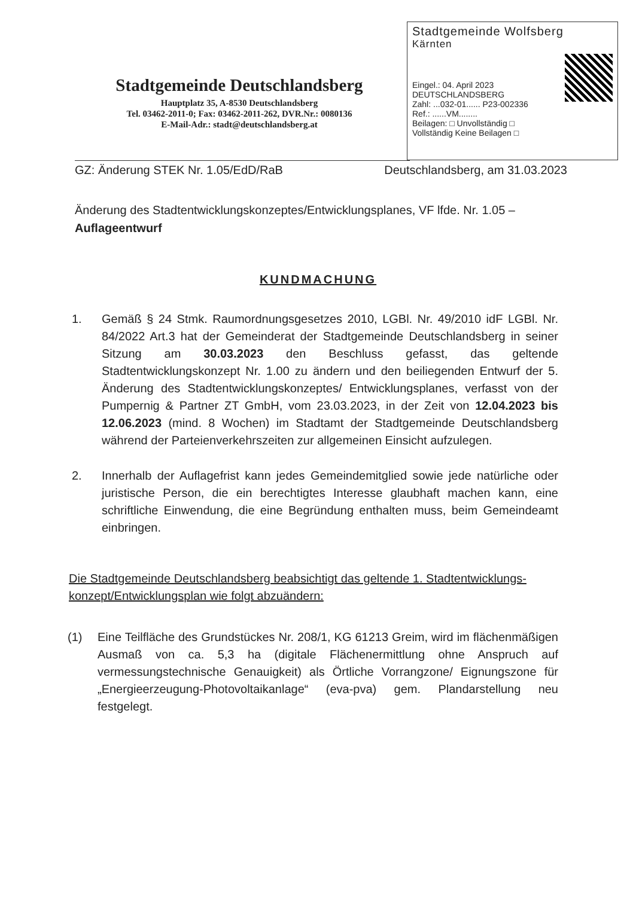Stadtgemeinde Deutschlandsberg
Hauptplatz 35, A-8530 Deutschlandsberg
Tel. 03462-2011-0; Fax: 03462-2011-262, DVR.Nr.: 0080136
E-Mail-Adr.: stadt@deutschlandsberg.at
Stadtgemeinde Wolfsberg
Kärnten
Eingel.: 04. April 2023 DEUTSCHLANDSBERG
Zahl: ...032-01...... P23-002336
Ref.: ......VM........
Beilagen: □ Unvollständig □
Vollständig Keine Beilagen □
GZ: Änderung STEK Nr. 1.05/EdD/RaB Deutschlandsberg, am 31.03.2023
Änderung des Stadtentwicklungskonzeptes/Entwicklungsplanes, VF lfde. Nr. 1.05 –
Auflageentwurf
KUNDMACHUNG
1. Gemäß § 24 Stmk. Raumordnungsgesetzes 2010, LGBl. Nr. 49/2010 idF LGBl. Nr. 84/2022 Art.3 hat der Gemeinderat der Stadtgemeinde Deutschlandsberg in seiner Sitzung am 30.03.2023 den Beschluss gefasst, das geltende Stadtentwicklungskonzept Nr. 1.00 zu ändern und den beiliegenden Entwurf der 5. Änderung des Stadtentwicklungskonzeptes/ Entwicklungsplanes, verfasst von der Pumpernig & Partner ZT GmbH, vom 23.03.2023, in der Zeit von 12.04.2023 bis 12.06.2023 (mind. 8 Wochen) im Stadtamt der Stadtgemeinde Deutschlandsberg während der Parteienverkehrszeiten zur allgemeinen Einsicht aufzulegen.
2. Innerhalb der Auflagefrist kann jedes Gemeindemitglied sowie jede natürliche oder juristische Person, die ein berechtigtes Interesse glaubhaft machen kann, eine schriftliche Einwendung, die eine Begründung enthalten muss, beim Gemeindeamt einbringen.
Die Stadtgemeinde Deutschlandsberg beabsichtigt das geltende 1. Stadtentwicklungs-konzept/Entwicklungsplan wie folgt abzuändern:
(1) Eine Teilfläche des Grundstückes Nr. 208/1, KG 61213 Greim, wird im flächenmäßigen Ausmaß von ca. 5,3 ha (digitale Flächenermittlung ohne Anspruch auf vermessungstechnische Genauigkeit) als Örtliche Vorrangzone/ Eignungszone für „Energieerzeugung-Photovoltaikanlage“ (eva-pva) gem. Plandarstellung neu festgelegt.